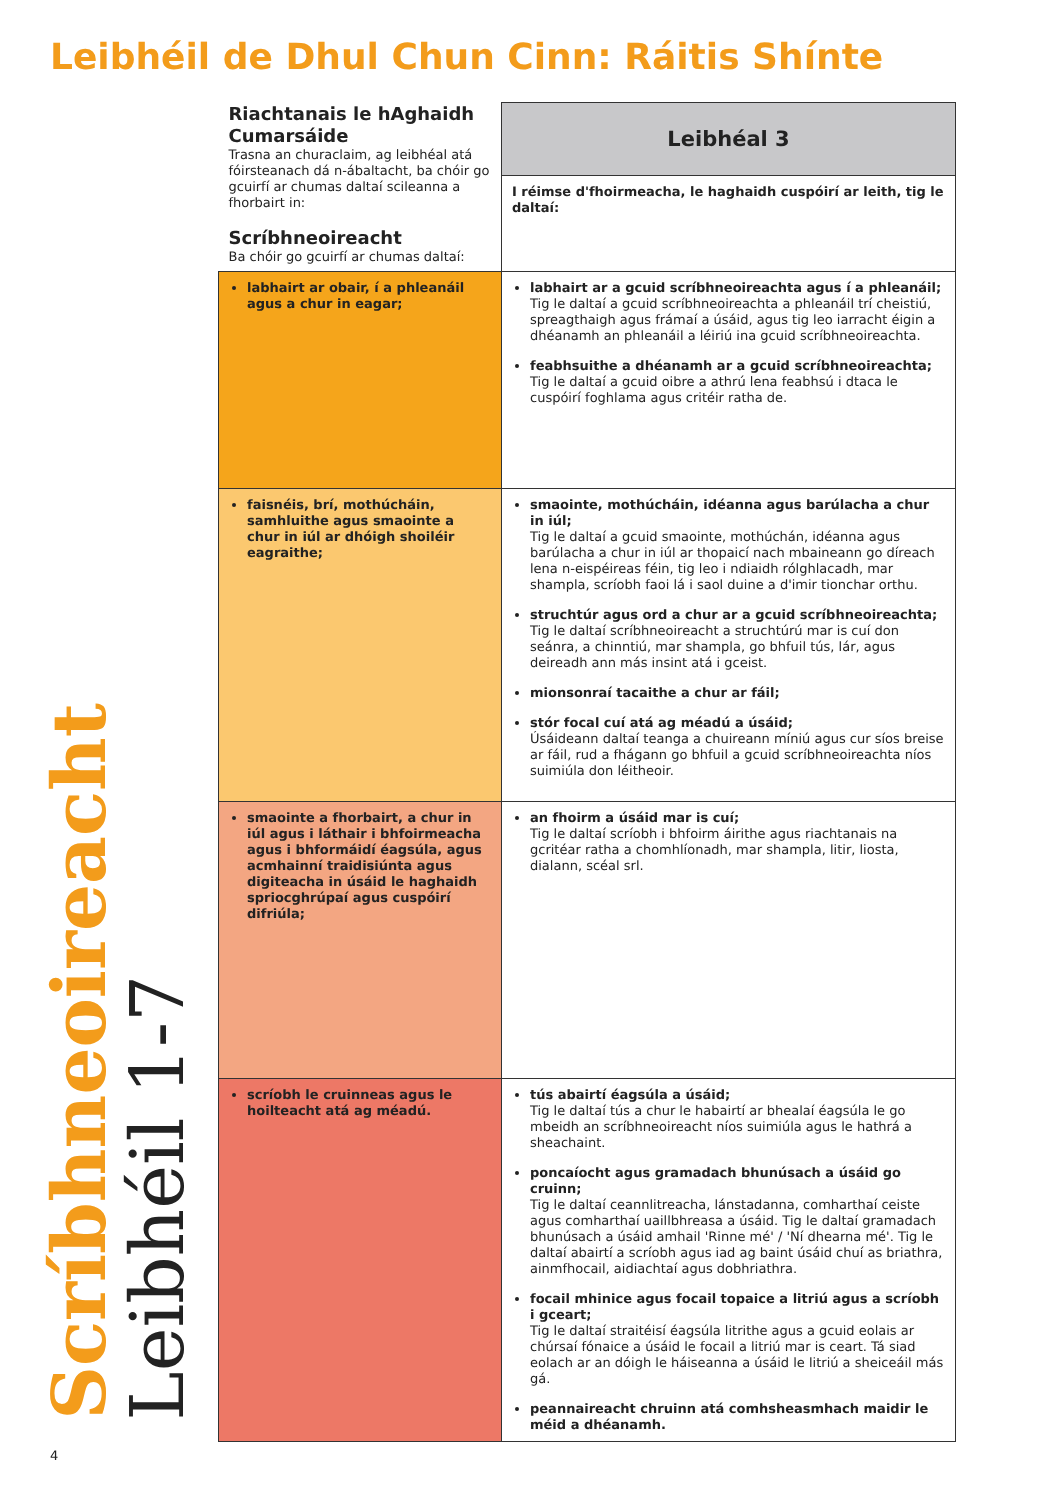Leibhéil de Dhul Chun Cinn: Ráitis Shínte
Scríbhneoireacht
Leibhéil 1-7
| Riachtanais le hAghaidh Cumarsáide Trasna an churaclaim, ag leibhéal atá fóirsteanach dá n-ábaltacht, ba chóir go gcuirfí ar chumas daltaí scileanna a fhorbairt in: Scríbhneoireacht Ba chóir go gcuirfí ar chumas daltaí: | Leibhéal 3 |
| --- | --- |
| | I réimse d'fhoirmeacha, le haghaidh cuspóirí ar leith, tig le daltaí: |
| labhairt ar obair, í a phleanáil agus a chur in eagar; | labhairt ar a gcuid scríbhneoireachta agus í a phleanáil; Tig le daltaí a gcuid scríbhneoireachta a phleanáil trí cheistiú, spreagthaigh agus frámaí a úsáid, agus tig leo iarracht éigin a dhéanamh an phleanáil a léiriú ina gcuid scríbhneoireachta. feabhsuithe a dhéanamh ar a gcuid scríbhneoireachta; Tig le daltaí a gcuid oibre a athrú lena feabhsú i dtaca le cuspóirí foghlama agus critéir ratha de. |
| faisnéis, brí, mothúcháin, samhluithe agus smaointe a chur in iúl ar dhóigh shoiléir eagraithe; | smaointe, mothúcháin, idéanna agus barúlacha a chur in iúl; Tig le daltaí a gcuid smaointe, mothúchán, idéanna agus barúlacha a chur in iúl ar thopaicí nach mbaineann go díreach lena n-eispéireas féin, tig leo i ndiaidh rólghlacadh, mar shampla, scríobh faoi lá i saol duine a d'imir tionchar orthu. struchtúr agus ord a chur ar a gcuid scríbhneoireachta; Tig le daltaí scríbhneoireacht a struchtúrú mar is cuí don seánra, a chinntiú, mar shampla, go bhfuil tús, lár, agus deireadh ann más insint atá i gceist. mionsonraí tacaithe a chur ar fáil; stór focal cuí atá ag méadú a úsáid; Úsáideann daltaí teanga a chuireann míniú agus cur síos breise ar fáil, rud a fhágann go bhfuil a gcuid scríbhneoireachta níos suimiúla don léitheoir. |
| smaointe a fhorbairt, a chur in iúl agus i láthair i bhfoirmeacha agus i bhformáidí éagsúla, agus acmhainní traidisiúnta agus digiteacha in úsáid le haghaidh spriocghrúpaí agus cuspóirí difriúla; | an fhoirm a úsáid mar is cuí; Tig le daltaí scríobh i bhfoirm áirithe agus riachtanais na gcritéar ratha a chomhlíonadh, mar shampla, litir, liosta, dialann, scéal srl. |
| scríobh le cruinneas agus le hoilteacht atá ag méadú. | tús abairtí éagsúla a úsáid; Tig le daltaí tús a chur le habairtí ar bhealaí éagsúla le go mbeidh an scríbhneoireacht níos suimiúla agus le hathrá a sheachaint. poncaíocht agus gramadach bhunúsach a úsáid go cruinn; Tig le daltaí ceannlitreacha, lánstadanna, comharthaí ceiste agus comharthaí uaillbhreasa a úsáid. Tig le daltaí gramadach bhunúsach a úsáid amhail 'Rinne mé' / 'Ní dhearna mé'. Tig le daltaí abairtí a scríobh agus iad ag baint úsáid chuí as briathra, ainmfhocail, aidiachtaí agus dobhriathra. focail mhinice agus focail topaice a litriú agus a scríobh i gceart; Tig le daltaí straitéisí éagsúla litrithe agus a gcuid eolais ar chúrsaí fónaice a úsáid le focail a litriú mar is ceart. Tá siad eolach ar an dóigh le háiseanna a úsáid le litriú a sheiceáil más gá. peannaireacht chruinn atá comhsheasmhach maidir le méid a dhéanamh. |
4